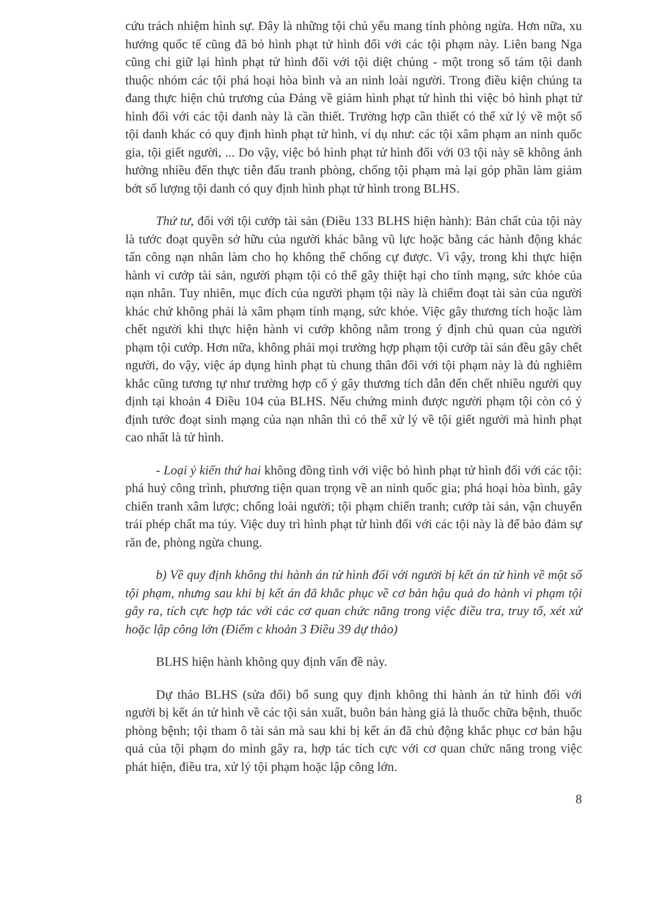cứu trách nhiệm hình sự. Đây là những tội chủ yếu mang tính phòng ngừa. Hơn nữa, xu hướng quốc tế cũng đã bỏ hình phạt tử hình đối với các tội phạm này. Liên bang Nga cũng chỉ giữ lại hình phạt tử hình đối với tội diệt chủng - một trong số tám tội danh thuộc nhóm các tội phá hoại hòa bình và an ninh loài người. Trong điều kiện chúng ta đang thực hiện chủ trương của Đảng về giảm hình phạt tử hình thì việc bỏ hình phạt tử hình đối với các tội danh này là cần thiết. Trường hợp cần thiết có thể xử lý về một số tội danh khác có quy định hình phạt tử hình, ví dụ như: các tội xâm phạm an ninh quốc gia, tội giết người, ... Do vậy, việc bỏ hình phạt tử hình đối với 03 tội này sẽ không ảnh hưởng nhiều đến thực tiễn đấu tranh phòng, chống tội phạm mà lại góp phần làm giảm bớt số lượng tội danh có quy định hình phạt tử hình trong BLHS.
Thứ tư, đối với tội cướp tài sản (Điều 133 BLHS hiện hành): Bản chất của tội này là tước đoạt quyền sở hữu của người khác bằng vũ lực hoặc bằng các hành động khác tấn công nạn nhân làm cho họ không thể chống cự được. Vì vậy, trong khi thực hiện hành vi cướp tài sản, người phạm tội có thể gây thiệt hại cho tính mạng, sức khỏe của nạn nhân. Tuy nhiên, mục đích của người phạm tội này là chiếm đoạt tài sản của người khác chứ không phải là xâm phạm tính mạng, sức khỏe. Việc gây thương tích hoặc làm chết người khi thực hiện hành vi cướp không nằm trong ý định chủ quan của người phạm tội cướp. Hơn nữa, không phải mọi trường hợp phạm tội cướp tài sản đều gây chết người, do vậy, việc áp dụng hình phạt tù chung thân đối với tội phạm này là đủ nghiêm khắc cũng tương tự như trường hợp cố ý gây thương tích dẫn đến chết nhiều người quy định tại khoản 4 Điều 104 của BLHS. Nếu chứng minh được người phạm tội còn có ý định tước đoạt sinh mạng của nạn nhân thì có thể xử lý về tội giết người mà hình phạt cao nhất là tử hình.
- Loại ý kiến thứ hai không đồng tình với việc bỏ hình phạt tử hình đối với các tội: phá huỷ công trình, phương tiện quan trọng về an ninh quốc gia; phá hoại hòa bình, gây chiến tranh xâm lược; chống loài người; tội phạm chiến tranh; cướp tài sản, vận chuyển trái phép chất ma túy. Việc duy trì hình phạt tử hình đối với các tội này là để bảo đảm sự răn đe, phòng ngừa chung.
b) Về quy định không thi hành án tử hình đối với người bị kết án tử hình về một số tội phạm, nhưng sau khi bị kết án đã khắc phục về cơ bản hậu quả do hành vi phạm tội gây ra, tích cực hợp tác với các cơ quan chức năng trong việc điều tra, truy tố, xét xử hoặc lập công lớn (Điểm c khoản 3 Điều 39 dự thảo)
BLHS hiện hành không quy định vấn đề này.
Dự thảo BLHS (sửa đổi) bổ sung quy định không thi hành án tử hình đối với người bị kết án tử hình về các tội sản xuất, buôn bán hàng giả là thuốc chữa bệnh, thuốc phòng bệnh; tội tham ô tài sản mà sau khi bị kết án đã chủ động khắc phục cơ bản hậu quả của tội phạm do mình gây ra, hợp tác tích cực với cơ quan chức năng trong việc phát hiện, điều tra, xử lý tội phạm hoặc lập công lớn.
8